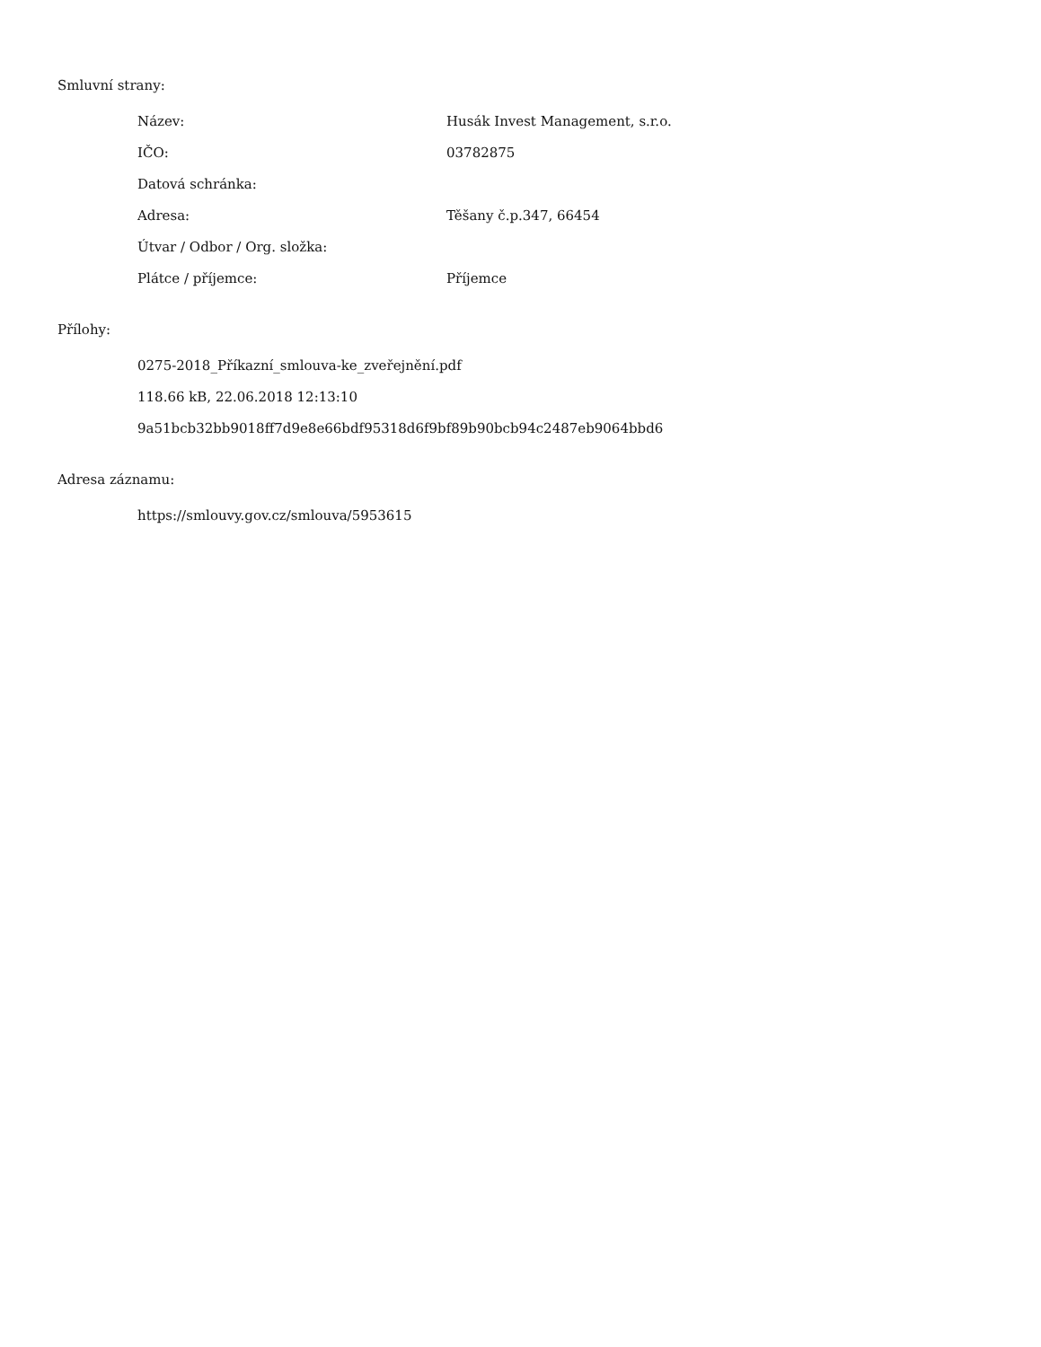Smluvní strany:
| Název: | Husák Invest Management, s.r.o. |
| IČO: | 03782875 |
| Datová schránka: | |
| Adresa: | Těšany č.p.347, 66454 |
| Útvar / Odbor / Org. složka: | |
| Plátce / příjemce: | Příjemce |
Přílohy:
0275-2018_Příkazní_smlouva-ke_zveřejnění.pdf
118.66 kB, 22.06.2018 12:13:10
9a51bcb32bb9018ff7d9e8e66bdf95318d6f9bf89b90bcb94c2487eb9064bbd6
Adresa záznamu:
https://smlouvy.gov.cz/smlouva/5953615